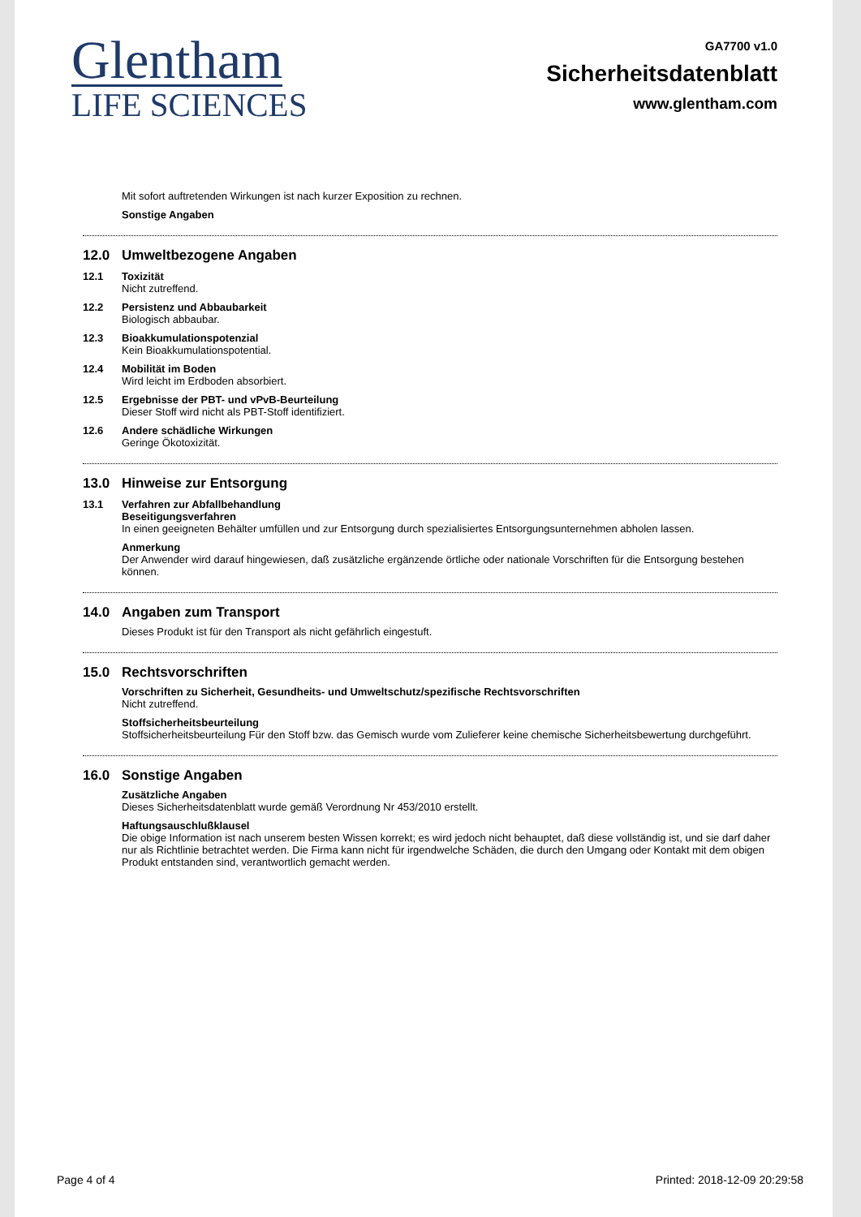Glentham
LIFE SCIENCES
GA7700 v1.0
Sicherheitsdatenblatt
www.glentham.com
Mit sofort auftretenden Wirkungen ist nach kurzer Exposition zu rechnen.
Sonstige Angaben
12.0 Umweltbezogene Angaben
12.1 Toxizität
Nicht zutreffend.
12.2 Persistenz und Abbaubarkeit
Biologisch abbaubar.
12.3 Bioakkumulationspotenzial
Kein Bioakkumulationspotential.
12.4 Mobilität im Boden
Wird leicht im Erdboden absorbiert.
12.5 Ergebnisse der PBT- und vPvB-Beurteilung
Dieser Stoff wird nicht als PBT-Stoff identifiziert.
12.6 Andere schädliche Wirkungen
Geringe Ökotoxizität.
13.0 Hinweise zur Entsorgung
13.1 Verfahren zur Abfallbehandlung
Beseitigungsverfahren
In einen geeigneten Behälter umfüllen und zur Entsorgung durch spezialisiertes Entsorgungsunternehmen abholen lassen.
Anmerkung
Der Anwender wird darauf hingewiesen, daß zusätzliche ergänzende örtliche oder nationale Vorschriften für die Entsorgung bestehen können.
14.0 Angaben zum Transport
Dieses Produkt ist für den Transport als nicht gefährlich eingestuft.
15.0 Rechtsvorschriften
Vorschriften zu Sicherheit, Gesundheits- und Umweltschutz/spezifische Rechtsvorschriften
Nicht zutreffend.
Stoffsicherheitsbeurteilung
Stoffsicherheitsbeurteilung Für den Stoff bzw. das Gemisch wurde vom Zulieferer keine chemische Sicherheitsbewertung durchgeführt.
16.0 Sonstige Angaben
Zusätzliche Angaben
Dieses Sicherheitsdatenblatt wurde gemäß Verordnung Nr 453/2010 erstellt.
Haftungsauschlußklausel
Die obige Information ist nach unserem besten Wissen korrekt; es wird jedoch nicht behauptet, daß diese vollständig ist, und sie darf daher nur als Richtlinie betrachtet werden. Die Firma kann nicht für irgendwelche Schäden, die durch den Umgang oder Kontakt mit dem obigen Produkt entstanden sind, verantwortlich gemacht werden.
Page 4 of 4 Printed: 2018-12-09 20:29:58